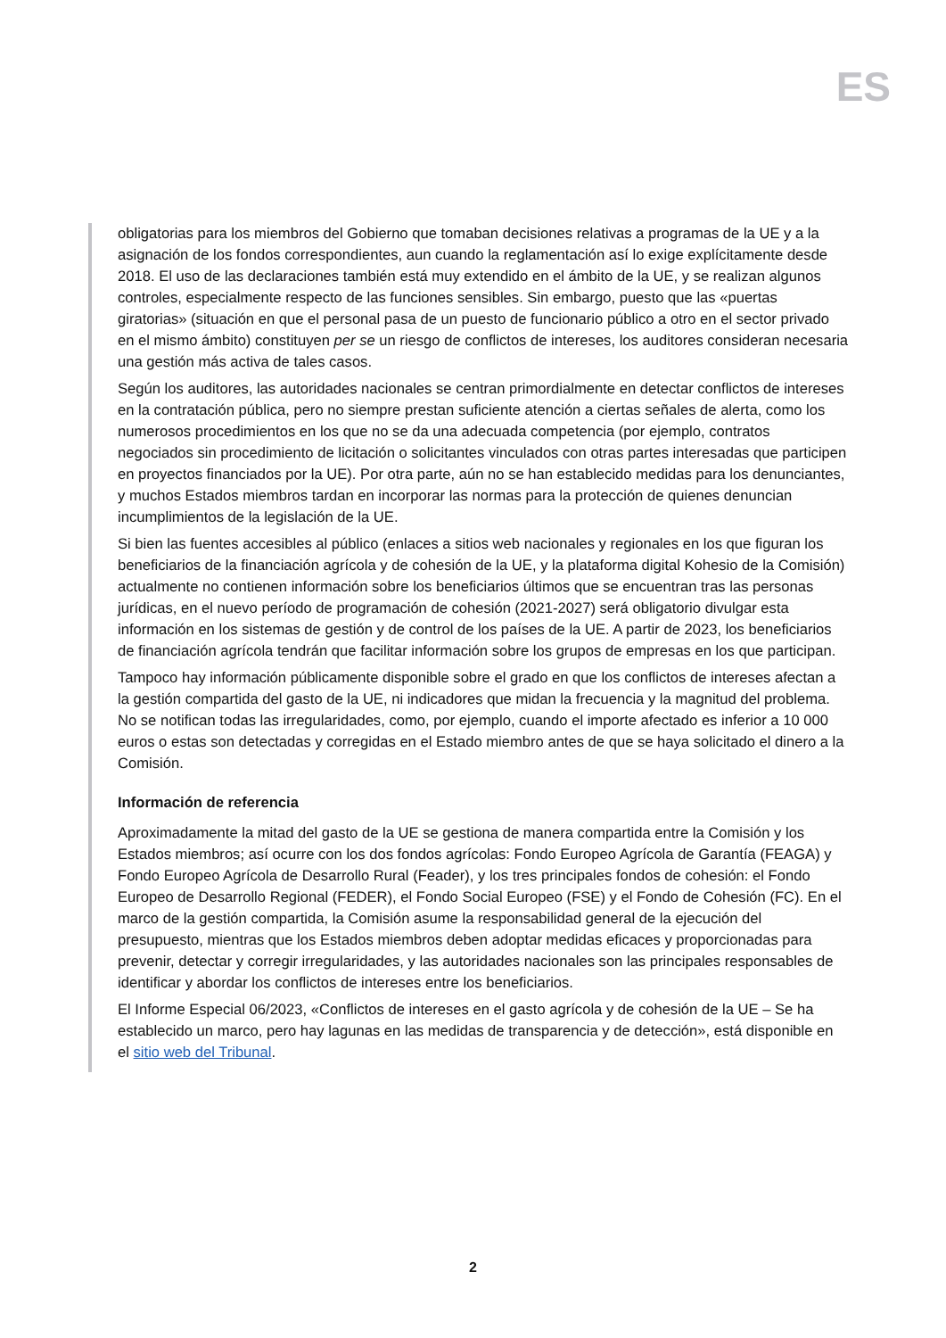ES
obligatorias para los miembros del Gobierno que tomaban decisiones relativas a programas de la UE y a la asignación de los fondos correspondientes, aun cuando la reglamentación así lo exige explícitamente desde 2018. El uso de las declaraciones también está muy extendido en el ámbito de la UE, y se realizan algunos controles, especialmente respecto de las funciones sensibles. Sin embargo, puesto que las «puertas giratorias» (situación en que el personal pasa de un puesto de funcionario público a otro en el sector privado en el mismo ámbito) constituyen per se un riesgo de conflictos de intereses, los auditores consideran necesaria una gestión más activa de tales casos.
Según los auditores, las autoridades nacionales se centran primordialmente en detectar conflictos de intereses en la contratación pública, pero no siempre prestan suficiente atención a ciertas señales de alerta, como los numerosos procedimientos en los que no se da una adecuada competencia (por ejemplo, contratos negociados sin procedimiento de licitación o solicitantes vinculados con otras partes interesadas que participen en proyectos financiados por la UE). Por otra parte, aún no se han establecido medidas para los denunciantes, y muchos Estados miembros tardan en incorporar las normas para la protección de quienes denuncian incumplimientos de la legislación de la UE.
Si bien las fuentes accesibles al público (enlaces a sitios web nacionales y regionales en los que figuran los beneficiarios de la financiación agrícola y de cohesión de la UE, y la plataforma digital Kohesio de la Comisión) actualmente no contienen información sobre los beneficiarios últimos que se encuentran tras las personas jurídicas, en el nuevo período de programación de cohesión (2021-2027) será obligatorio divulgar esta información en los sistemas de gestión y de control de los países de la UE. A partir de 2023, los beneficiarios de financiación agrícola tendrán que facilitar información sobre los grupos de empresas en los que participan.
Tampoco hay información públicamente disponible sobre el grado en que los conflictos de intereses afectan a la gestión compartida del gasto de la UE, ni indicadores que midan la frecuencia y la magnitud del problema. No se notifican todas las irregularidades, como, por ejemplo, cuando el importe afectado es inferior a 10 000 euros o estas son detectadas y corregidas en el Estado miembro antes de que se haya solicitado el dinero a la Comisión.
Información de referencia
Aproximadamente la mitad del gasto de la UE se gestiona de manera compartida entre la Comisión y los Estados miembros; así ocurre con los dos fondos agrícolas: Fondo Europeo Agrícola de Garantía (FEAGA) y Fondo Europeo Agrícola de Desarrollo Rural (Feader), y los tres principales fondos de cohesión: el Fondo Europeo de Desarrollo Regional (FEDER), el Fondo Social Europeo (FSE) y el Fondo de Cohesión (FC). En el marco de la gestión compartida, la Comisión asume la responsabilidad general de la ejecución del presupuesto, mientras que los Estados miembros deben adoptar medidas eficaces y proporcionadas para prevenir, detectar y corregir irregularidades, y las autoridades nacionales son las principales responsables de identificar y abordar los conflictos de intereses entre los beneficiarios.
El Informe Especial 06/2023, «Conflictos de intereses en el gasto agrícola y de cohesión de la UE – Se ha establecido un marco, pero hay lagunas en las medidas de transparencia y de detección», está disponible en el sitio web del Tribunal.
2